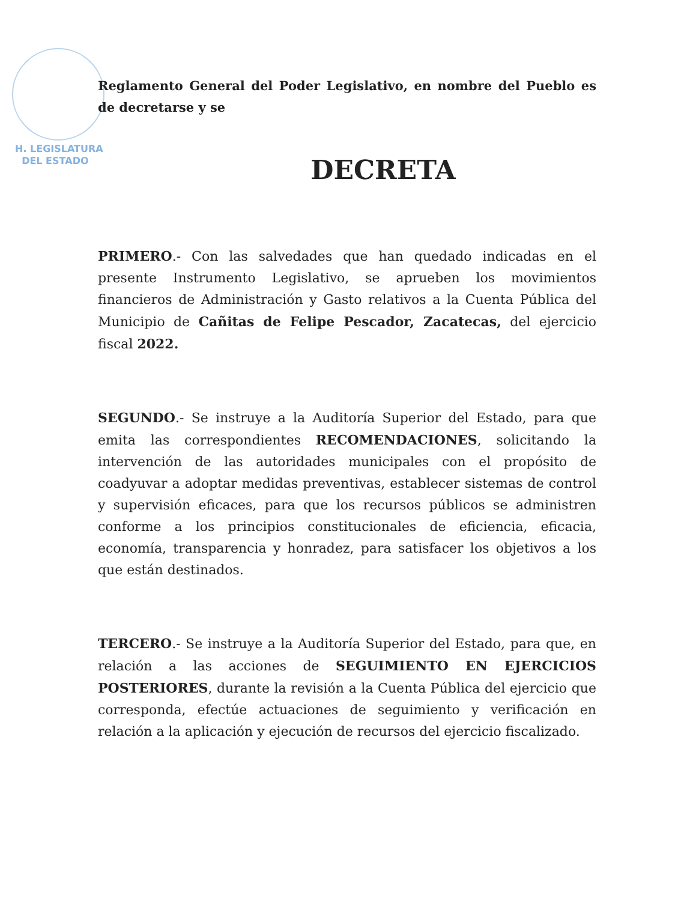H. LEGISLATURA
DEL ESTADO
Reglamento General del Poder Legislativo, en nombre del Pueblo es de decretarse y se
DECRETA
PRIMERO.- Con las salvedades que han quedado indicadas en el presente Instrumento Legislativo, se aprueben los movimientos financieros de Administración y Gasto relativos a la Cuenta Pública del Municipio de Cañitas de Felipe Pescador, Zacatecas, del ejercicio fiscal 2022.
SEGUNDO.- Se instruye a la Auditoría Superior del Estado, para que emita las correspondientes RECOMENDACIONES, solicitando la intervención de las autoridades municipales con el propósito de coadyuvar a adoptar medidas preventivas, establecer sistemas de control y supervisión eficaces, para que los recursos públicos se administren conforme a los principios constitucionales de eficiencia, eficacia, economía, transparencia y honradez, para satisfacer los objetivos a los que están destinados.
TERCERO.- Se instruye a la Auditoría Superior del Estado, para que, en relación a las acciones de SEGUIMIENTO EN EJERCICIOS POSTERIORES, durante la revisión a la Cuenta Pública del ejercicio que corresponda, efectúe actuaciones de seguimiento y verificación en relación a la aplicación y ejecución de recursos del ejercicio fiscalizado.